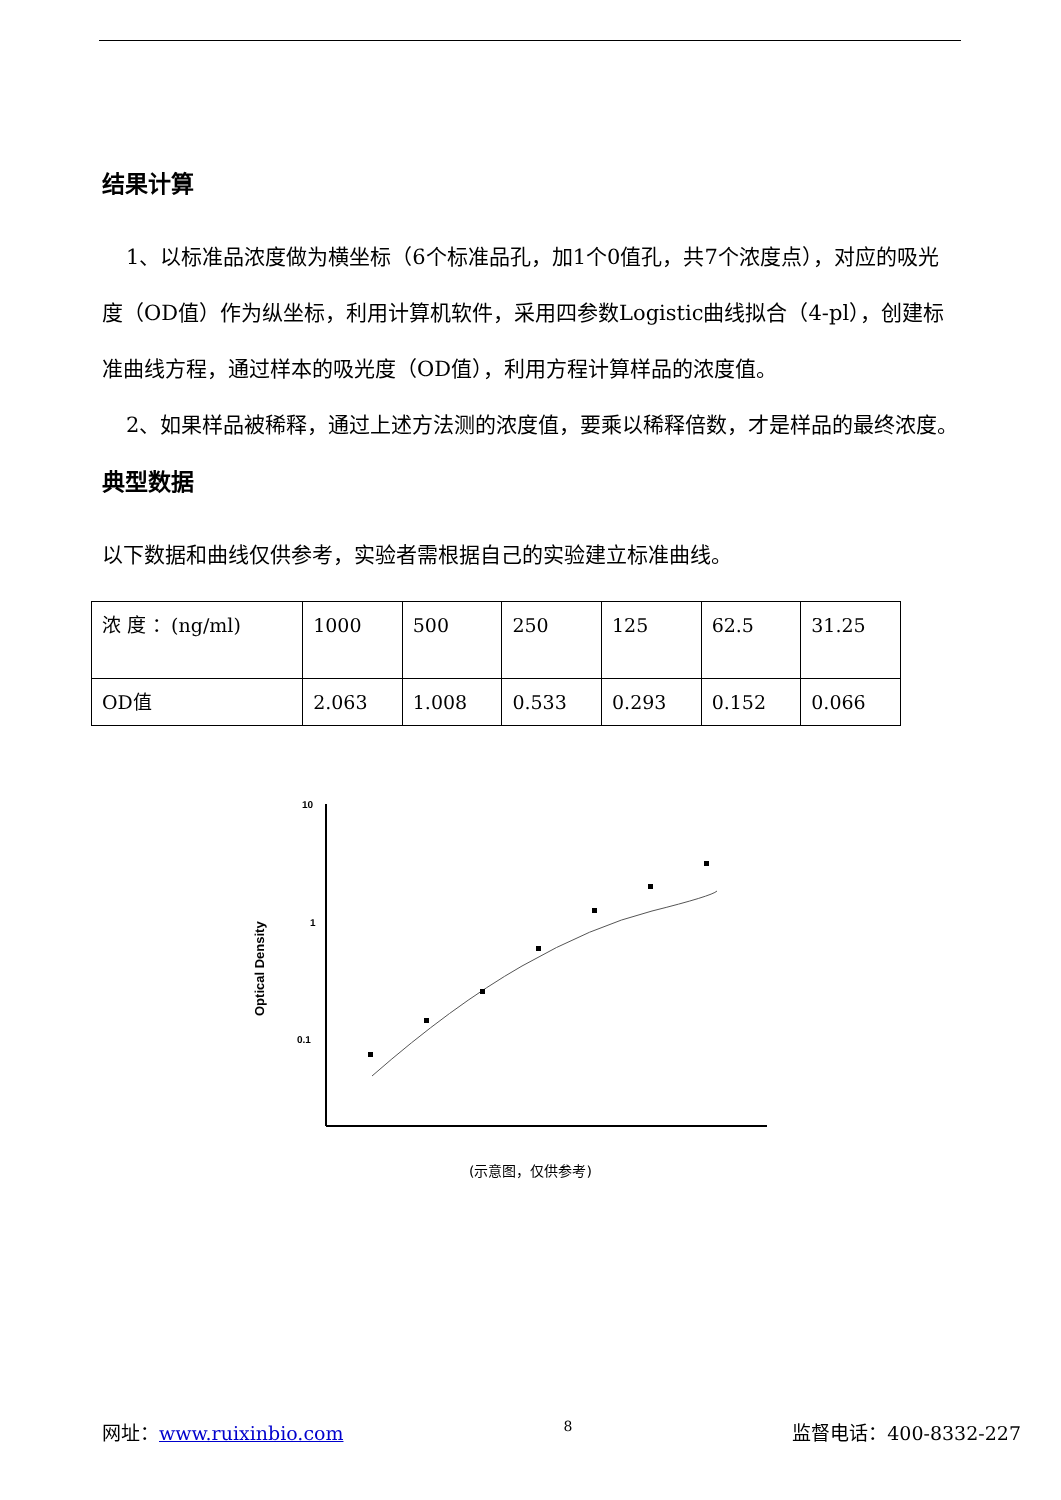结果计算
1、以标准品浓度做为横坐标（6个标准品孔，加1个0值孔，共7个浓度点），对应的吸光度（OD值）作为纵坐标，利用计算机软件，采用四参数Logistic曲线拟合（4-pl），创建标准曲线方程，通过样本的吸光度（OD值），利用方程计算样品的浓度值。
2、如果样品被稀释，通过上述方法测的浓度值，要乘以稀释倍数，才是样品的最终浓度。
典型数据
以下数据和曲线仅供参考，实验者需根据自己的实验建立标准曲线。
| 浓 度 ：(ng/ml) | 1000 | 500 | 250 | 125 | 62.5 | 31.25 |
| OD值 | 2.063 | 1.008 | 0.533 | 0.293 | 0.152 | 0.066 |
Optical Density
10
1
0.1
(示意图，仅供参考)
网址：www.ruixinbio.com 8 监督电话：400-8332-227